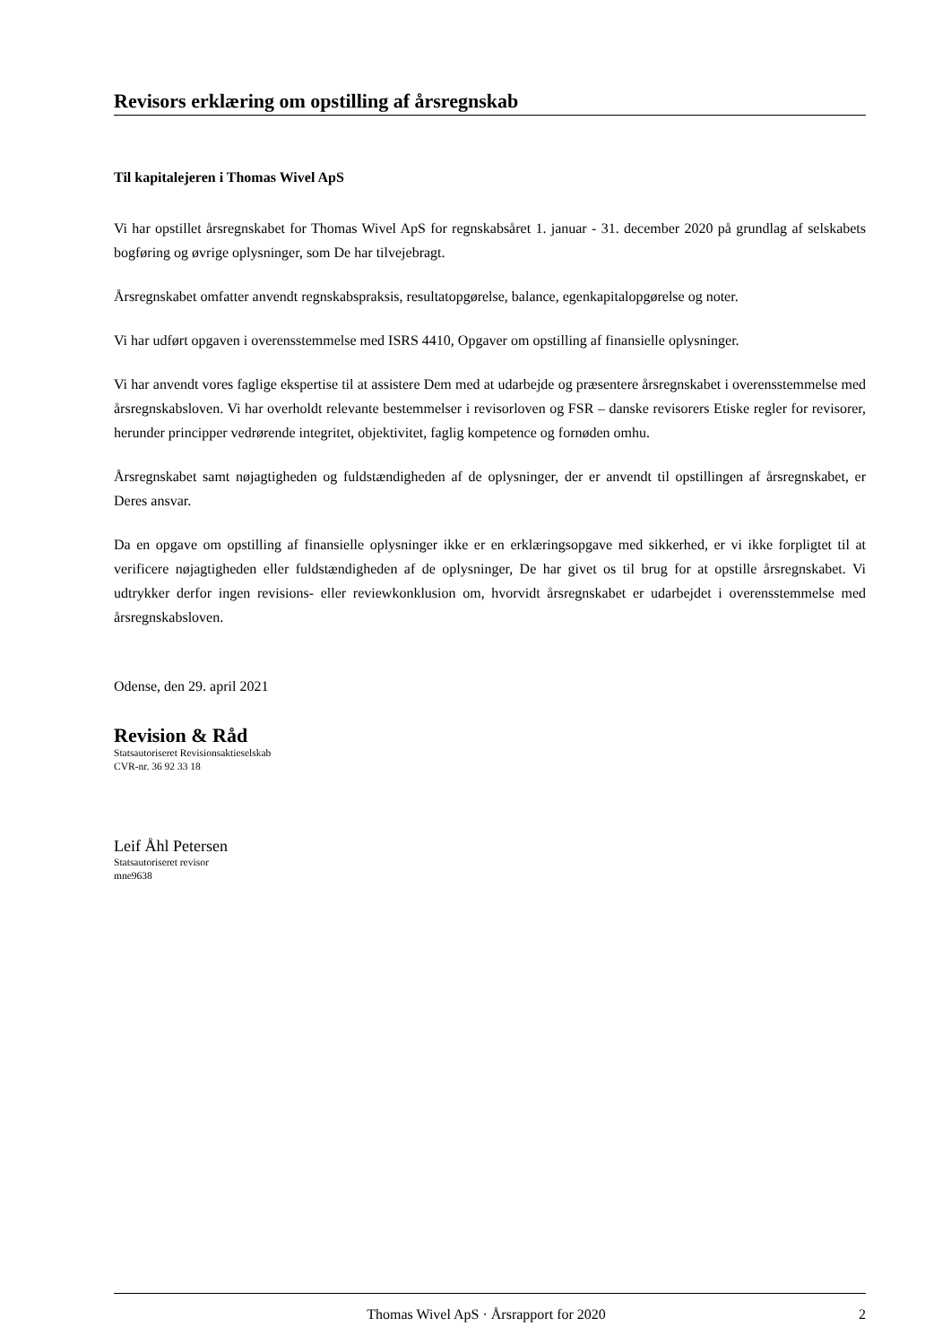Revisors erklæring om opstilling af årsregnskab
Til kapitalejeren i Thomas Wivel ApS
Vi har opstillet årsregnskabet for Thomas Wivel ApS for regnskabsåret 1. januar - 31. december 2020 på grundlag af selskabets bogføring og øvrige oplysninger, som De har tilvejebragt.
Årsregnskabet omfatter anvendt regnskabspraksis, resultatopgørelse, balance, egenkapitalopgørelse og noter.
Vi har udført opgaven i overensstemmelse med ISRS 4410, Opgaver om opstilling af finansielle oplysninger.
Vi har anvendt vores faglige ekspertise til at assistere Dem med at udarbejde og præsentere årsregnskabet i overensstemmelse med årsregnskabsloven. Vi har overholdt relevante bestemmelser i revisorloven og FSR – danske revisorers Etiske regler for revisorer, herunder principper vedrørende integritet, objektivitet, faglig kompetence og fornøden omhu.
Årsregnskabet samt nøjagtigheden og fuldstændigheden af de oplysninger, der er anvendt til opstillingen af årsregnskabet, er Deres ansvar.
Da en opgave om opstilling af finansielle oplysninger ikke er en erklæringsopgave med sikkerhed, er vi ikke forpligtet til at verificere nøjagtigheden eller fuldstændigheden af de oplysninger, De har givet os til brug for at opstille årsregnskabet. Vi udtrykker derfor ingen revisions- eller reviewkonklusion om, hvorvidt årsregnskabet er udarbejdet i overensstemmelse med årsregnskabsloven.
Odense, den 29. april 2021
Revision & Råd
Statsautoriseret Revisionsaktieselskab
CVR-nr. 36 92 33 18
Leif Åhl Petersen
Statsautoriseret revisor
mne9638
Thomas Wivel ApS · Årsrapport for 2020 2